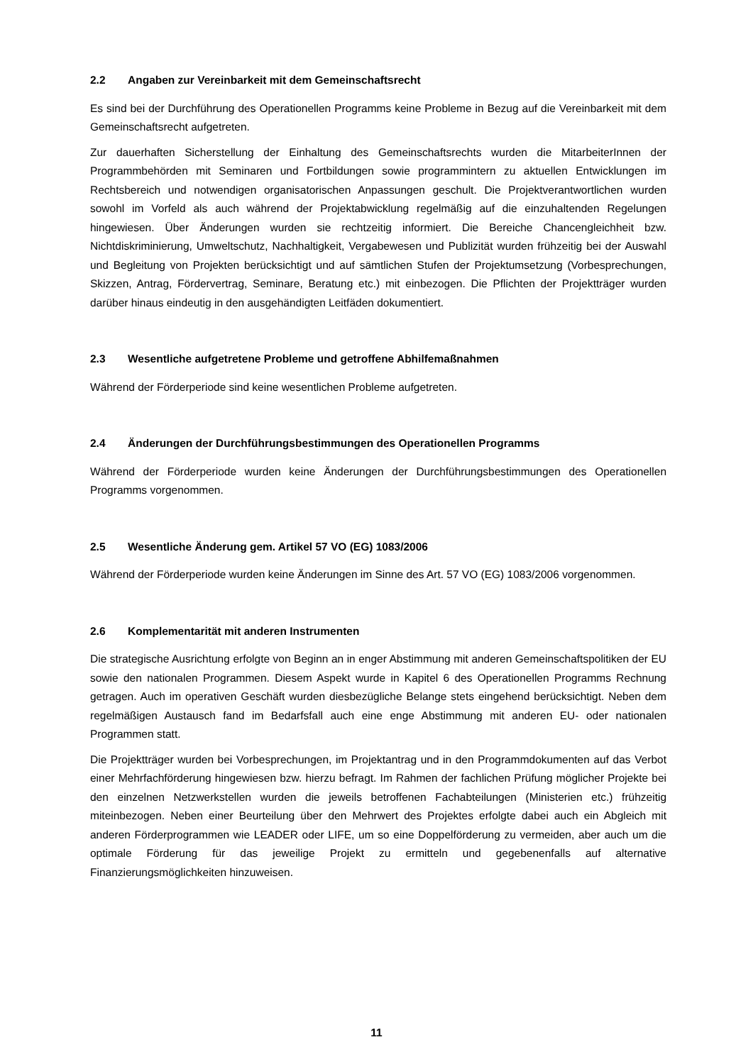2.2 Angaben zur Vereinbarkeit mit dem Gemeinschaftsrecht
Es sind bei der Durchführung des Operationellen Programms keine Probleme in Bezug auf die Vereinbarkeit mit dem Gemeinschaftsrecht aufgetreten.
Zur dauerhaften Sicherstellung der Einhaltung des Gemeinschaftsrechts wurden die MitarbeiterInnen der Programmbehörden mit Seminaren und Fortbildungen sowie programmintern zu aktuellen Entwicklungen im Rechtsbereich und notwendigen organisatorischen Anpassungen geschult. Die Projektverantwortlichen wurden sowohl im Vorfeld als auch während der Projektabwicklung regelmäßig auf die einzuhaltenden Regelungen hingewiesen. Über Änderungen wurden sie rechtzeitig informiert. Die Bereiche Chancengleichheit bzw. Nichtdiskriminierung, Umweltschutz, Nachhaltigkeit, Vergabewesen und Publizität wurden frühzeitig bei der Auswahl und Begleitung von Projekten berücksichtigt und auf sämtlichen Stufen der Projektumsetzung (Vorbesprechungen, Skizzen, Antrag, Fördervertrag, Seminare, Beratung etc.) mit einbezogen. Die Pflichten der Projektträger wurden darüber hinaus eindeutig in den ausgehändigten Leitfäden dokumentiert.
2.3 Wesentliche aufgetretene Probleme und getroffene Abhilfemaßnahmen
Während der Förderperiode sind keine wesentlichen Probleme aufgetreten.
2.4 Änderungen der Durchführungsbestimmungen des Operationellen Programms
Während der Förderperiode wurden keine Änderungen der Durchführungsbestimmungen des Operationellen Programms vorgenommen.
2.5 Wesentliche Änderung gem. Artikel 57 VO (EG) 1083/2006
Während der Förderperiode wurden keine Änderungen im Sinne des Art. 57 VO (EG) 1083/2006 vorgenommen.
2.6 Komplementarität mit anderen Instrumenten
Die strategische Ausrichtung erfolgte von Beginn an in enger Abstimmung mit anderen Gemeinschaftspolitiken der EU sowie den nationalen Programmen. Diesem Aspekt wurde in Kapitel 6 des Operationellen Programms Rechnung getragen. Auch im operativen Geschäft wurden diesbezügliche Belange stets eingehend berücksichtigt. Neben dem regelmäßigen Austausch fand im Bedarfsfall auch eine enge Abstimmung mit anderen EU- oder nationalen Programmen statt.
Die Projektträger wurden bei Vorbesprechungen, im Projektantrag und in den Programmdokumenten auf das Verbot einer Mehrfachförderung hingewiesen bzw. hierzu befragt. Im Rahmen der fachlichen Prüfung möglicher Projekte bei den einzelnen Netzwerkstellen wurden die jeweils betroffenen Fachabteilungen (Ministerien etc.) frühzeitig miteinbezogen. Neben einer Beurteilung über den Mehrwert des Projektes erfolgte dabei auch ein Abgleich mit anderen Förderprogrammen wie LEADER oder LIFE, um so eine Doppelförderung zu vermeiden, aber auch um die optimale Förderung für das jeweilige Projekt zu ermitteln und gegebenenfalls auf alternative Finanzierungsmöglichkeiten hinzuweisen.
11